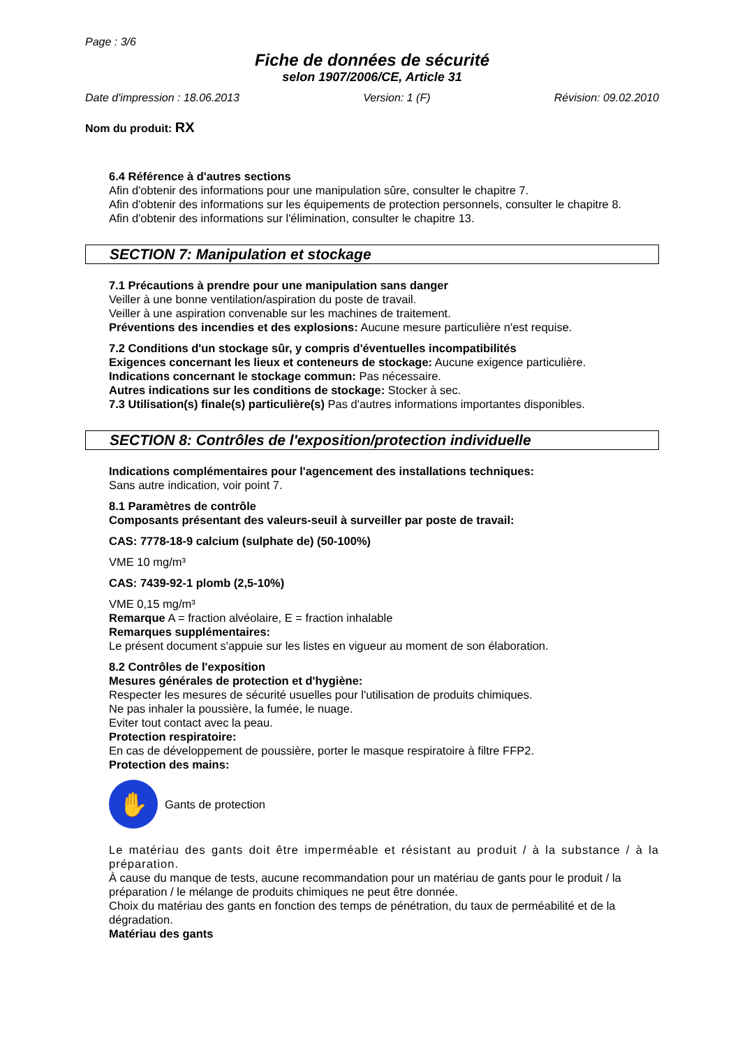Page : 3/6
Fiche de données de sécurité
selon 1907/2006/CE, Article 31
Date d'impression : 18.06.2013 Version: 1 (F) Révision: 09.02.2010
Nom du produit: RX
6.4 Référence à d'autres sections
Afin d'obtenir des informations pour une manipulation sûre, consulter le chapitre 7.
Afin d'obtenir des informations sur les équipements de protection personnels, consulter le chapitre 8.
Afin d'obtenir des informations sur l'élimination, consulter le chapitre 13.
SECTION 7: Manipulation et stockage
7.1 Précautions à prendre pour une manipulation sans danger
Veiller à une bonne ventilation/aspiration du poste de travail.
Veiller à une aspiration convenable sur les machines de traitement.
Préventions des incendies et des explosions: Aucune mesure particulière n'est requise.
7.2 Conditions d'un stockage sûr, y compris d'éventuelles incompatibilités
Exigences concernant les lieux et conteneurs de stockage: Aucune exigence particulière.
Indications concernant le stockage commun: Pas nécessaire.
Autres indications sur les conditions de stockage: Stocker à sec.
7.3 Utilisation(s) finale(s) particulière(s) Pas d'autres informations importantes disponibles.
SECTION 8: Contrôles de l'exposition/protection individuelle
Indications complémentaires pour l'agencement des installations techniques:
Sans autre indication, voir point 7.
8.1 Paramètres de contrôle
Composants présentant des valeurs-seuil à surveiller par poste de travail:
CAS: 7778-18-9 calcium (sulphate de) (50-100%)
VME 10 mg/m³
CAS: 7439-92-1 plomb (2,5-10%)
VME 0,15 mg/m³
Remarque A = fraction alvéolaire, E = fraction inhalable
Remarques supplémentaires:
Le présent document s'appuie sur les listes en vigueur au moment de son élaboration.
8.2 Contrôles de l'exposition
Mesures générales de protection et d'hygiène:
Respecter les mesures de sécurité usuelles pour l'utilisation de produits chimiques.
Ne pas inhaler la poussière, la fumée, le nuage.
Eviter tout contact avec la peau.
Protection respiratoire:
En cas de développement de poussière, porter le masque respiratoire à filtre FFP2.
Protection des mains:
✋
Gants de protection
Le matériau des gants doit être imperméable et résistant au produit / à la substance / à la préparation.
À cause du manque de tests, aucune recommandation pour un matériau de gants pour le produit / la préparation / le mélange de produits chimiques ne peut être donnée.
Choix du matériau des gants en fonction des temps de pénétration, du taux de perméabilité et de la dégradation.
Matériau des gants